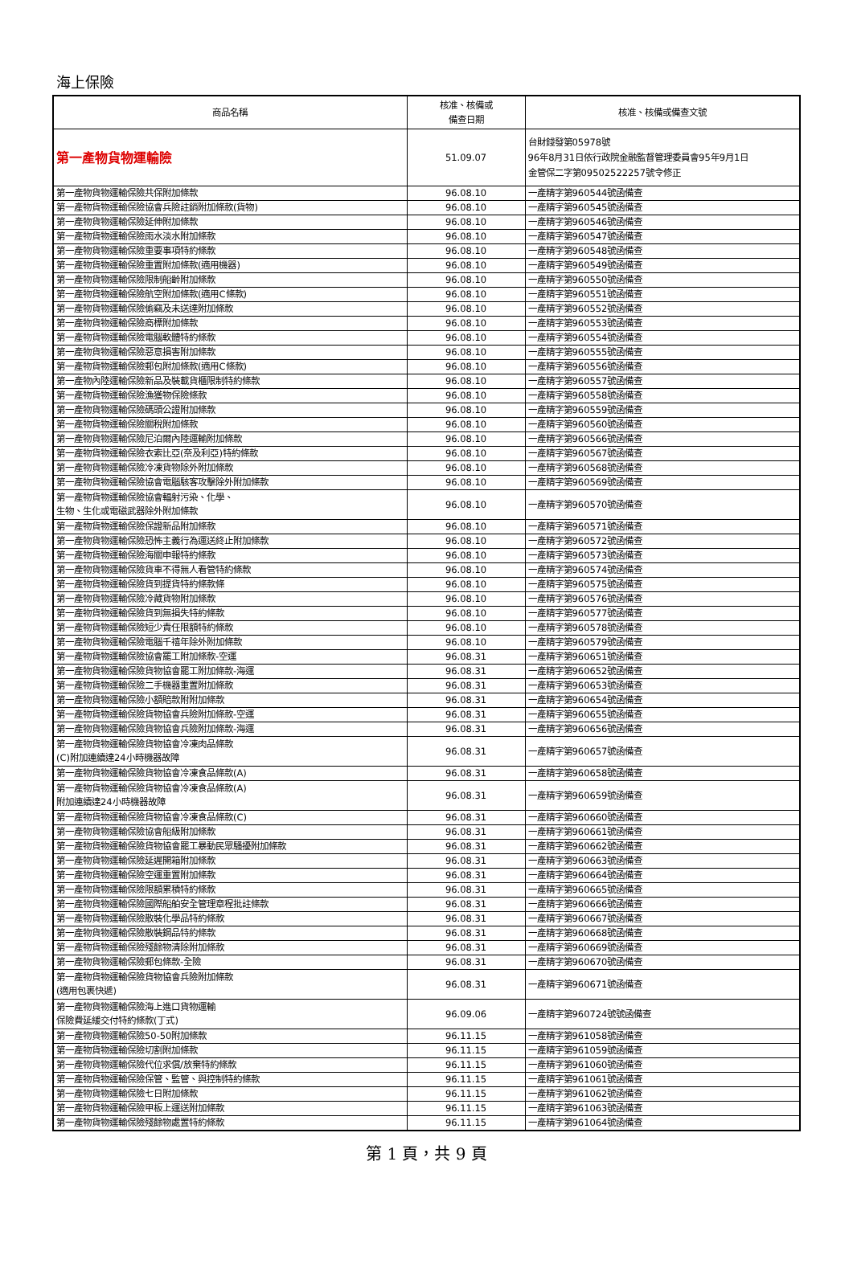海上保險
| 商品名稱 | 核准、核備或 備查日期 | 核准、核備或備查文號 |
| --- | --- | --- |
| 第一產物貨物運輸險 | 51.09.07 | 台財錢發第05978號 96年8月31日依行政院金融監督管理委員會95年9月1日 金管保二字第09502522257號令修正 |
| 第一產物貨物運輸保險共保附加條款 | 96.08.10 | 一產精字第960544號函備查 |
| 第一產物貨物運輸保險協會兵險註銷附加條款(貨物) | 96.08.10 | 一產精字第960545號函備查 |
| 第一產物貨物運輸保險延伸附加條款 | 96.08.10 | 一產精字第960546號函備查 |
| 第一產物貨物運輸保險雨水淡水附加條款 | 96.08.10 | 一產精字第960547號函備查 |
| 第一產物貨物運輸保險重要事項特約條款 | 96.08.10 | 一產精字第960548號函備查 |
| 第一產物貨物運輸保險重置附加條款(適用機器) | 96.08.10 | 一產精字第960549號函備查 |
| 第一產物貨物運輸保險限制船齡附加條款 | 96.08.10 | 一產精字第960550號函備查 |
| 第一產物貨物運輸保險航空附加條款(適用C條款) | 96.08.10 | 一產精字第960551號函備查 |
| 第一產物貨物運輸保險偷竊及未送達附加條款 | 96.08.10 | 一產精字第960552號函備查 |
| 第一產物貨物運輸保險商標附加條款 | 96.08.10 | 一產精字第960553號函備查 |
| 第一產物貨物運輸保險電腦軟體特約條款 | 96.08.10 | 一產精字第960554號函備查 |
| 第一產物貨物運輸保險惡意損害附加條款 | 96.08.10 | 一產精字第960555號函備查 |
| 第一產物貨物運輸保險郵包附加條款(適用C條款) | 96.08.10 | 一產精字第960556號函備查 |
| 第一產物內陸運輸保險新品及裝載貨櫃限制特約條款 | 96.08.10 | 一產精字第960557號函備查 |
| 第一產物貨物運輸保險漁獲物保險條款 | 96.08.10 | 一產精字第960558號函備查 |
| 第一產物貨物運輸保險碼頭公證附加條款 | 96.08.10 | 一產精字第960559號函備查 |
| 第一產物貨物運輸保險關稅附加條款 | 96.08.10 | 一產精字第960560號函備查 |
| 第一產物貨物運輸保險尼泊爾內陸運輸附加條款 | 96.08.10 | 一產精字第960566號函備查 |
| 第一產物貨物運輸保險衣索比亞(奈及利亞)特約條款 | 96.08.10 | 一產精字第960567號函備查 |
| 第一產物貨物運輸保險冷凍貨物除外附加條款 | 96.08.10 | 一產精字第960568號函備查 |
| 第一產物貨物運輸保險協會電腦駭客攻擊除外附加條款 | 96.08.10 | 一產精字第960569號函備查 |
| 第一產物貨物運輸保險協會輻射污染、化學、 生物、生化或電磁武器除外附加條款 | 96.08.10 | 一產精字第960570號函備查 |
| 第一產物貨物運輸保險保證新品附加條款 | 96.08.10 | 一產精字第960571號函備查 |
| 第一產物貨物運輸保險恐怖主義行為運送終止附加條款 | 96.08.10 | 一產精字第960572號函備查 |
| 第一產物貨物運輸保險海關申報特約條款 | 96.08.10 | 一產精字第960573號函備查 |
| 第一產物貨物運輸保險貨車不得無人看管特約條款 | 96.08.10 | 一產精字第960574號函備查 |
| 第一產物貨物運輸保險貨到提貨特約條款條 | 96.08.10 | 一產精字第960575號函備查 |
| 第一產物貨物運輸保險冷藏貨物附加條款 | 96.08.10 | 一產精字第960576號函備查 |
| 第一產物貨物運輸保險貨到無損失特約條款 | 96.08.10 | 一產精字第960577號函備查 |
| 第一產物貨物運輸保險短少責任限額特約條款 | 96.08.10 | 一產精字第960578號函備查 |
| 第一產物貨物運輸保險電腦千禧年除外附加條款 | 96.08.10 | 一產精字第960579號函備查 |
| 第一產物貨物運輸保險協會罷工附加條款-空運 | 96.08.31 | 一產精字第960651號函備查 |
| 第一產物貨物運輸保險貨物協會罷工附加條款-海運 | 96.08.31 | 一產精字第960652號函備查 |
| 第一產物貨物運輸保險二手機器重置附加條款 | 96.08.31 | 一產精字第960653號函備查 |
| 第一產物貨物運輸保險小額賠款附附加條款 | 96.08.31 | 一產精字第960654號函備查 |
| 第一產物貨物運輸保險貨物協會兵險附加條款-空運 | 96.08.31 | 一產精字第960655號函備查 |
| 第一產物貨物運輸保險貨物協會兵險附加條款-海運 | 96.08.31 | 一產精字第960656號函備查 |
| 第一產物貨物運輸保險貨物協會冷凍肉品條款 (C)附加連續達24小時機器故障 | 96.08.31 | 一產精字第960657號函備查 |
| 第一產物貨物運輸保險貨物協會冷凍食品條款(A) | 96.08.31 | 一產精字第960658號函備查 |
| 第一產物貨物運輸保險貨物協會冷凍食品條款(A) 附加連續達24小時機器故障 | 96.08.31 | 一產精字第960659號函備查 |
| 第一產物貨物運輸保險貨物協會冷凍食品條款(C) | 96.08.31 | 一產精字第960660號函備查 |
| 第一產物貨物運輸保險協會船級附加條款 | 96.08.31 | 一產精字第960661號函備查 |
| 第一產物貨物運輸保險貨物協會罷工暴動民眾騷擾附加條款 | 96.08.31 | 一產精字第960662號函備查 |
| 第一產物貨物運輸保險延遲開箱附加條款 | 96.08.31 | 一產精字第960663號函備查 |
| 第一產物貨物運輸保險空運重置附加條款 | 96.08.31 | 一產精字第960664號函備查 |
| 第一產物貨物運輸保險限額累積特約條款 | 96.08.31 | 一產精字第960665號函備查 |
| 第一產物貨物運輸保險國際船舶安全管理章程批註條款 | 96.08.31 | 一產精字第960666號函備查 |
| 第一產物貨物運輸保險散裝化學品特約條款 | 96.08.31 | 一產精字第960667號函備查 |
| 第一產物貨物運輸保險散裝鋼品特約條款 | 96.08.31 | 一產精字第960668號函備查 |
| 第一產物貨物運輸保險殘餘物清除附加條款 | 96.08.31 | 一產精字第960669號函備查 |
| 第一產物貨物運輸保險郵包條款-全險 | 96.08.31 | 一產精字第960670號函備查 |
| 第一產物貨物運輸保險貨物協會兵險附加條款 (適用包裹快遞) | 96.08.31 | 一產精字第960671號函備查 |
| 第一產物貨物運輸保險海上進口貨物運輸 保險費延緩交付特約條款(丁式) | 96.09.06 | 一產精字第960724號號函備查 |
| 第一產物貨物運輸保險50-50附加條款 | 96.11.15 | 一產精字第961058號函備查 |
| 第一產物貨物運輸保險切割附加條款 | 96.11.15 | 一產精字第961059號函備查 |
| 第一產物貨物運輸保險代位求償/放棄特約條款 | 96.11.15 | 一產精字第961060號函備查 |
| 第一產物貨物運輸保險保管、監管、與控制特約條款 | 96.11.15 | 一產精字第961061號函備查 |
| 第一產物貨物運輸保險七日附加條款 | 96.11.15 | 一產精字第961062號函備查 |
| 第一產物貨物運輸保險甲板上運送附加條款 | 96.11.15 | 一產精字第961063號函備查 |
| 第一產物貨物運輸保險殘餘物處置特約條款 | 96.11.15 | 一產精字第961064號函備查 |
第 1 頁，共 9 頁